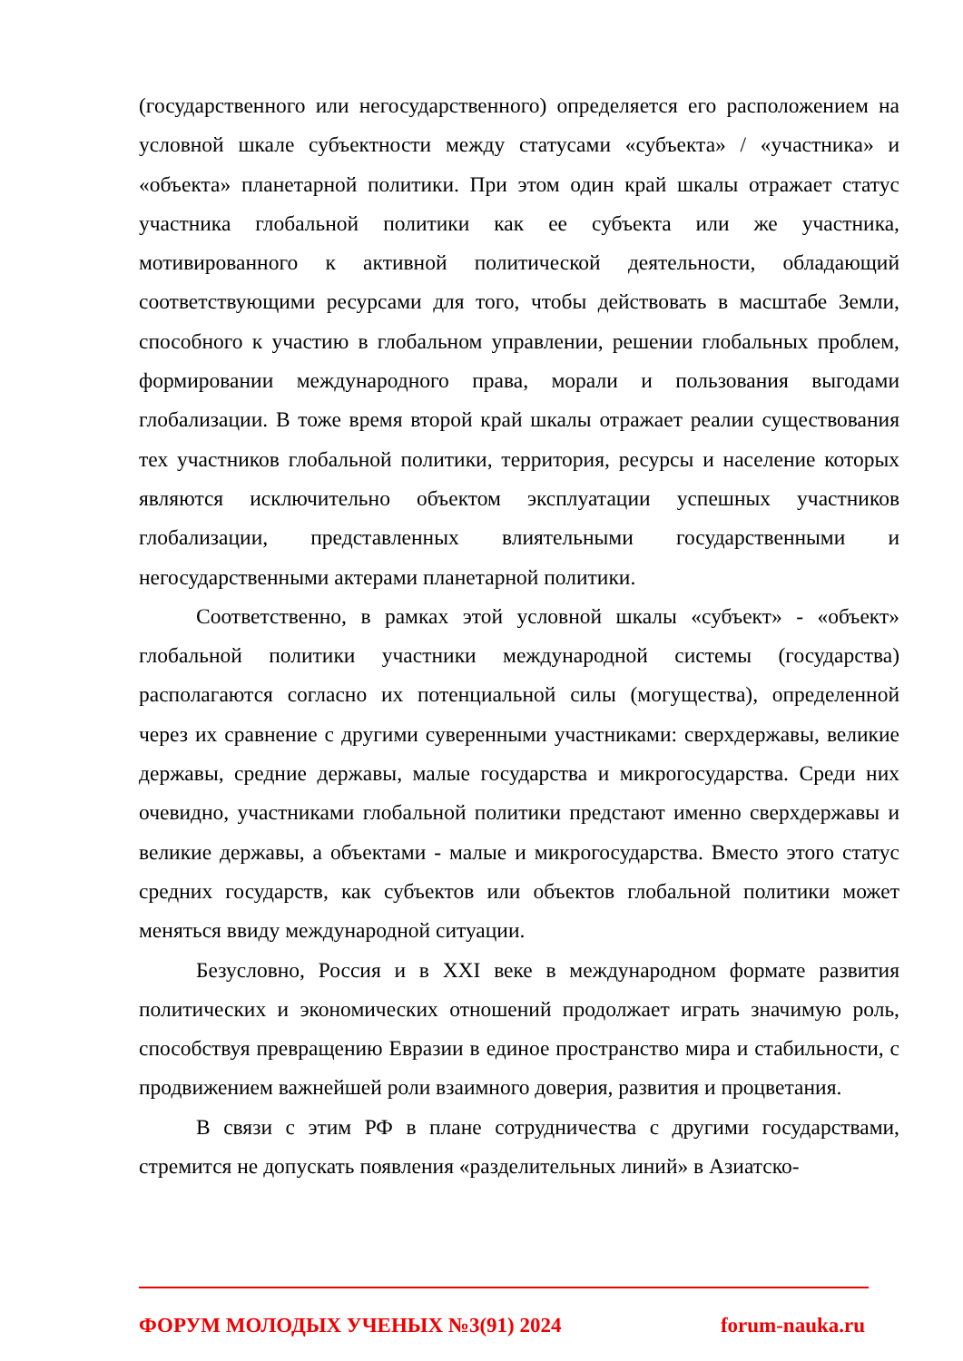(государственного или негосударственного) определяется его расположением на условной шкале субъектности между статусами «субъекта» / «участника» и «объекта» планетарной политики. При этом один край шкалы отражает статус участника глобальной политики как ее субъекта или же участника, мотивированного к активной политической деятельности, обладающий соответствующими ресурсами для того, чтобы действовать в масштабе Земли, способного к участию в глобальном управлении, решении глобальных проблем, формировании международного права, морали и пользования выгодами глобализации. В тоже время второй край шкалы отражает реалии существования тех участников глобальной политики, территория, ресурсы и население которых являются исключительно объектом эксплуатации успешных участников глобализации, представленных влиятельными государственными и негосударственными актерами планетарной политики.
Соответственно, в рамках этой условной шкалы «субъект» - «объект» глобальной политики участники международной системы (государства) располагаются согласно их потенциальной силы (могущества), определенной через их сравнение с другими суверенными участниками: сверхдержавы, великие державы, средние державы, малые государства и микрогосударства. Среди них очевидно, участниками глобальной политики предстают именно сверхдержавы и великие державы, а объектами - малые и микрогосударства. Вместо этого статус средних государств, как субъектов или объектов глобальной политики может меняться ввиду международной ситуации.
Безусловно, Россия и в XXI веке в международном формате развития политических и экономических отношений продолжает играть значимую роль, способствуя превращению Евразии в единое пространство мира и стабильности, с продвижением важнейшей роли взаимного доверия, развития и процветания.
В связи с этим РФ в плане сотрудничества с другими государствами, стремится не допускать появления «разделительных линий» в Азиатско-
ФОРУМ МОЛОДЫХ УЧЕНЫХ №3(91) 2024 forum-nauka.ru